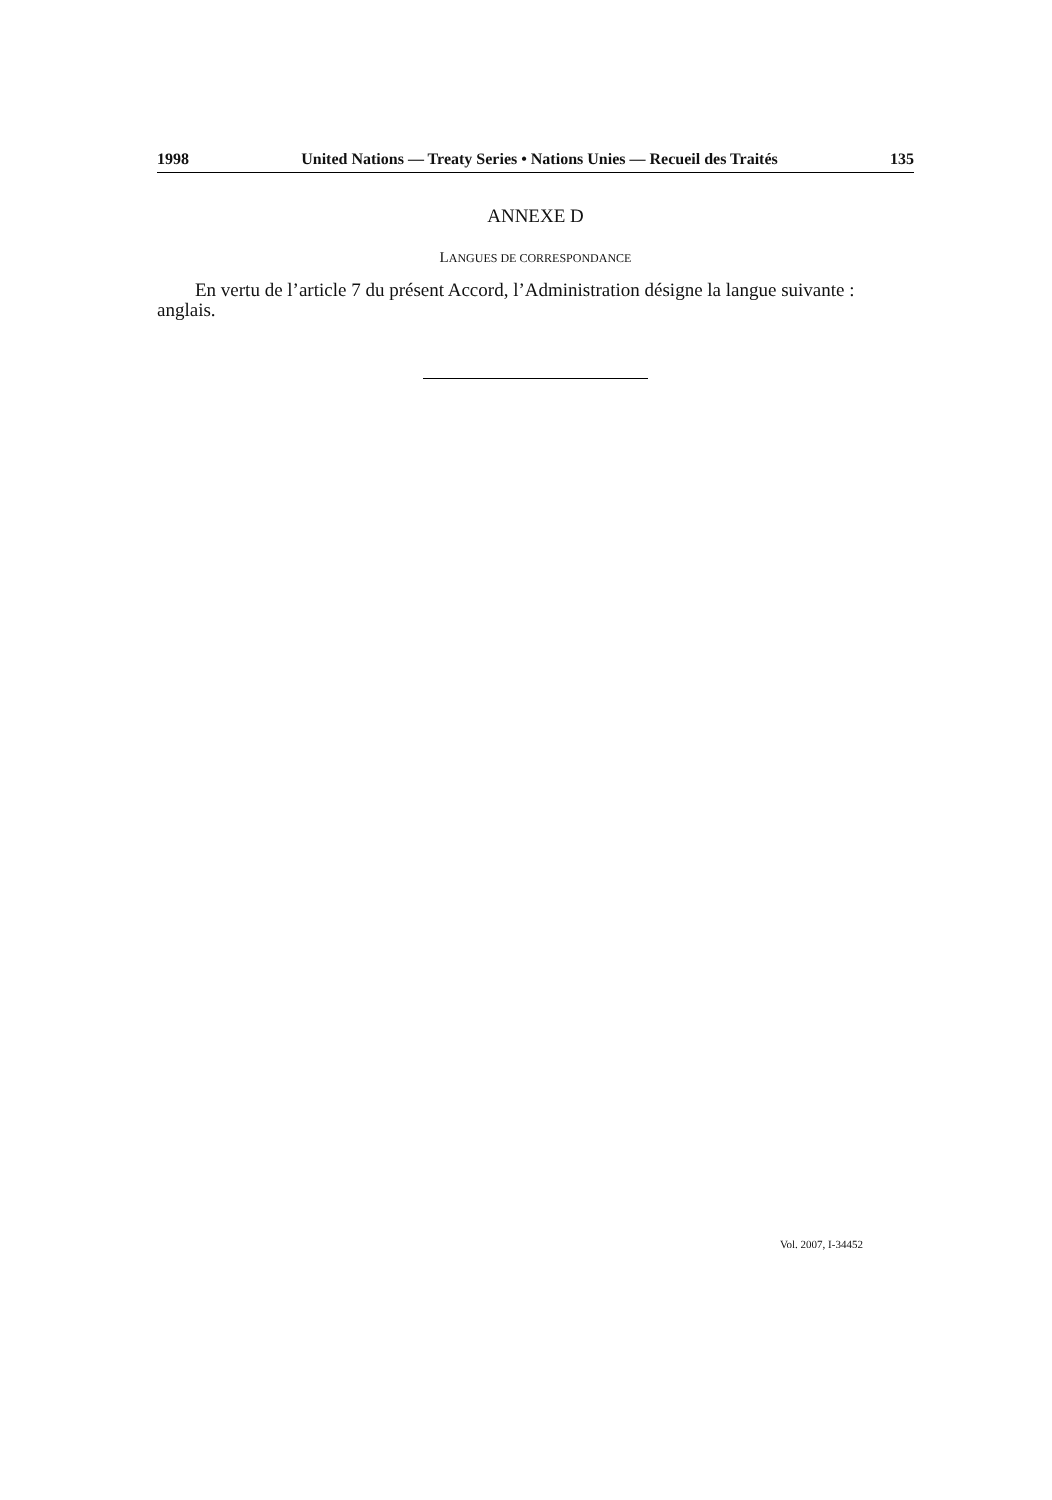1998 United Nations — Treaty Series • Nations Unies — Recueil des Traités 135
ANNEXE D
LANGUES DE CORRESPONDANCE
En vertu de l’article 7 du présent Accord, l’Administration désigne la langue suivante : anglais.
Vol. 2007, I-34452